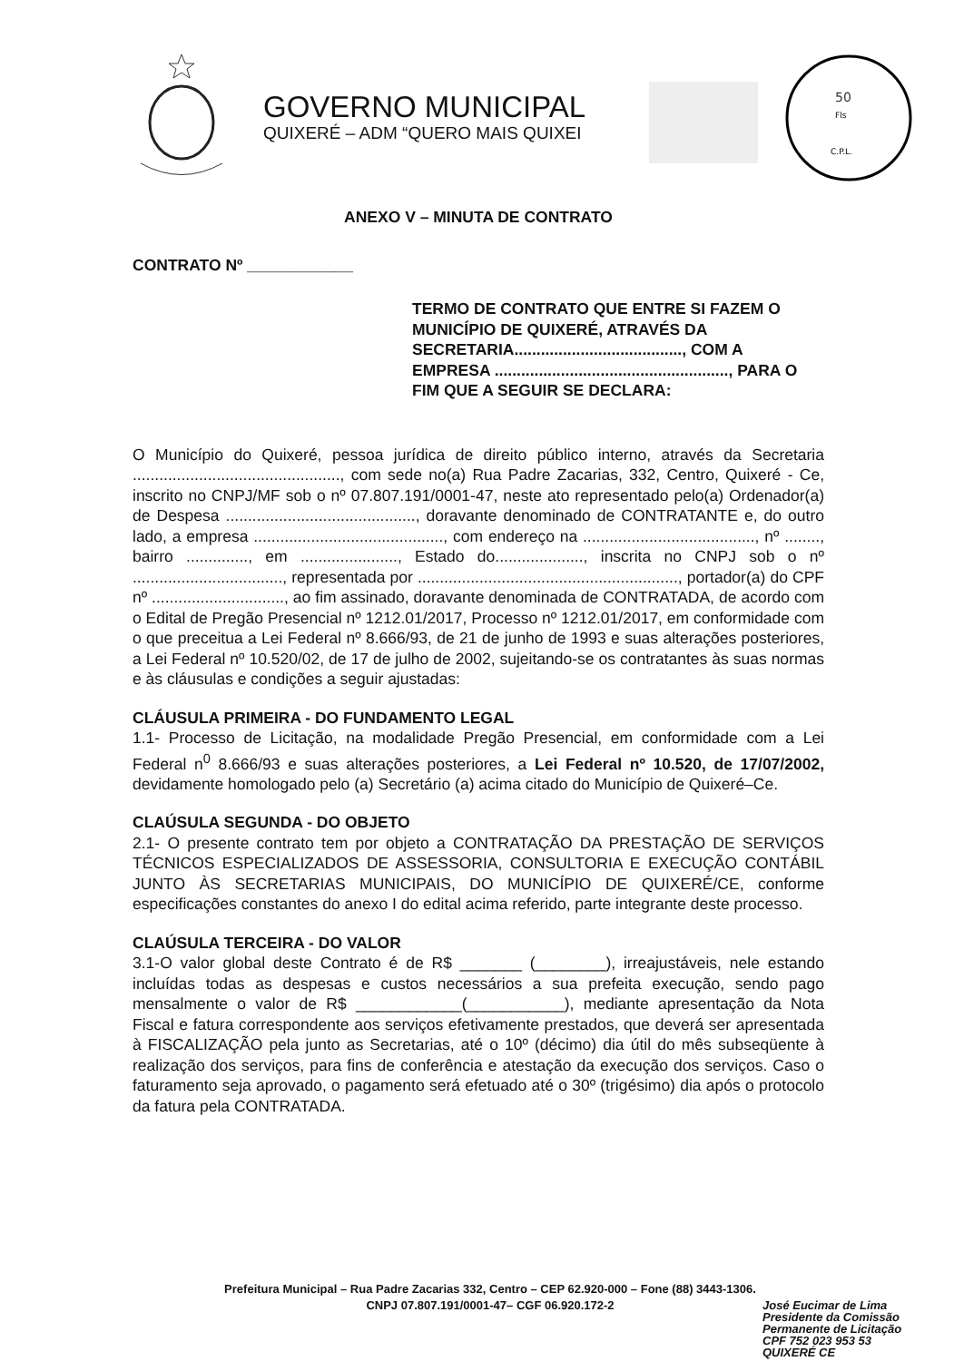GOVERNO MUNICIPAL
QUIXERÉ – ADM “QUERO MAIS QUIXEI
50
Fls
C.P.L.
ANEXO V – MINUTA DE CONTRATO
CONTRATO Nº ____________
TERMO DE CONTRATO QUE ENTRE SI FAZEM O MUNICÍPIO DE QUIXERÉ, ATRAVÉS DA SECRETARIA......................................, COM A EMPRESA ....................................................., PARA O FIM QUE A SEGUIR SE DECLARA:
O Município do Quixeré, pessoa jurídica de direito público interno, através da Secretaria ..............................................., com sede no(a) Rua Padre Zacarias, 332, Centro, Quixeré - Ce, inscrito no CNPJ/MF sob o nº 07.807.191/0001-47, neste ato representado pelo(a) Ordenador(a) de Despesa ..........................................., doravante denominado de CONTRATANTE e, do outro lado, a empresa ..........................................., com endereço na ......................................., nº ........, bairro .............., em ......................, Estado do...................., inscrita no CNPJ sob o nº .................................., representada por ..........................................................., portador(a) do CPF nº .............................., ao fim assinado, doravante denominada de CONTRATADA, de acordo com o Edital de Pregão Presencial nº 1212.01/2017, Processo nº 1212.01/2017, em conformidade com o que preceitua a Lei Federal nº 8.666/93, de 21 de junho de 1993 e suas alterações posteriores, a Lei Federal nº 10.520/02, de 17 de julho de 2002, sujeitando-se os contratantes às suas normas e às cláusulas e condições a seguir ajustadas:
CLÁUSULA PRIMEIRA - DO FUNDAMENTO LEGAL
1.1- Processo de Licitação, na modalidade Pregão Presencial, em conformidade com a Lei Federal n<sup>0</sup> 8.666/93 e suas alterações posteriores, a Lei Federal nº 10.520, de 17/07/2002, devidamente homologado pelo (a) Secretário (a) acima citado do Município de Quixeré–Ce.
CLAÚSULA SEGUNDA - DO OBJETO
2.1- O presente contrato tem por objeto a CONTRATAÇÃO DA PRESTAÇÃO DE SERVIÇOS TÉCNICOS ESPECIALIZADOS DE ASSESSORIA, CONSULTORIA E EXECUÇÃO CONTÁBIL JUNTO ÀS SECRETARIAS MUNICIPAIS, DO MUNICÍPIO DE QUIXERÉ/CE, conforme especificações constantes do anexo I do edital acima referido, parte integrante deste processo.
CLAÚSULA TERCEIRA - DO VALOR
3.1-O valor global deste Contrato é de R$ _______ (________), irreajustáveis, nele estando incluídas todas as despesas e custos necessários a sua prefeita execução, sendo pago mensalmente o valor de R$ ____________(___________), mediante apresentação da Nota Fiscal e fatura correspondente aos serviços efetivamente prestados, que deverá ser apresentada à FISCALIZAÇÃO pela junto as Secretarias, até o 10º (décimo) dia útil do mês subseqüente à realização dos serviços, para fins de conferência e atestação da execução dos serviços. Caso o faturamento seja aprovado, o pagamento será efetuado até o 30º (trigésimo) dia após o protocolo da fatura pela CONTRATADA.
Prefeitura Municipal – Rua Padre Zacarias 332, Centro – CEP 62.920-000 – Fone (88) 3443-1306.
CNPJ 07.807.191/0001-47– CGF 06.920.172-2
José Eucimar de Lima
Presidente da Comissão
Permanente de Licitação
CPF 752 023 953 53
QUIXERÉ CE